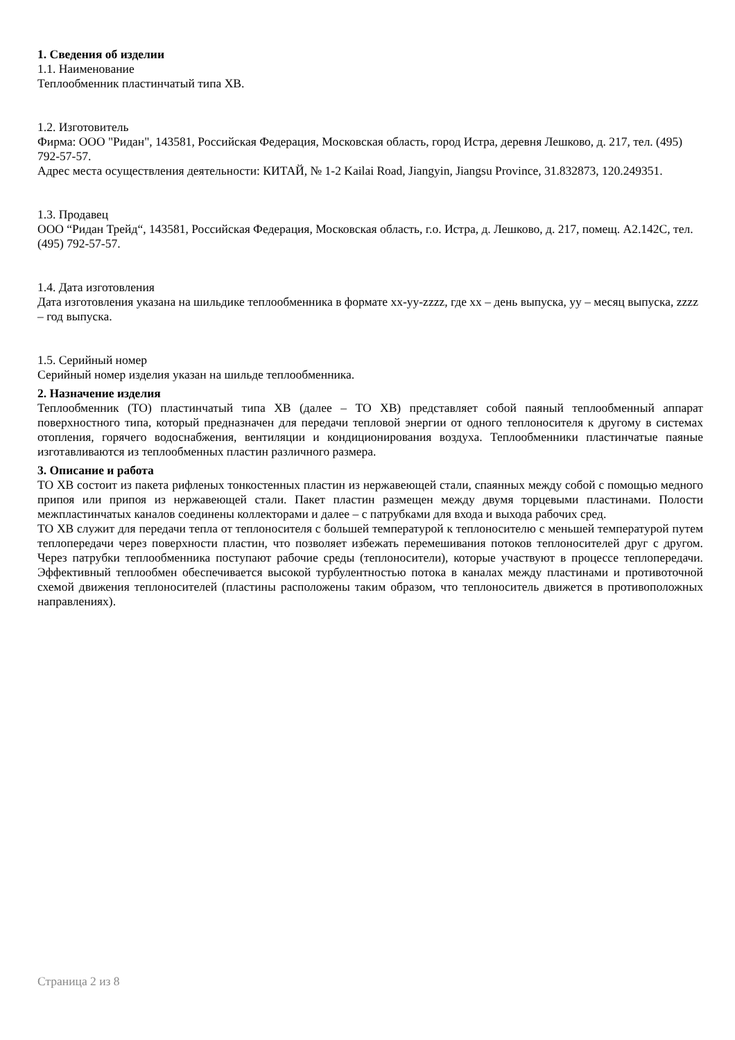1. Сведения об изделии
1.1. Наименование
Теплообменник пластинчатый типа XB.
1.2. Изготовитель
Фирма: ООО "Ридан", 143581, Российская Федерация, Московская область, город Истра, деревня Лешково, д. 217, тел. (495) 792-57-57.
Адрес места осуществления деятельности: КИТАЙ, № 1-2 Kailai Road, Jiangyin, Jiangsu Province, 31.832873, 120.249351.
1.3. Продавец
ООО “Ридан Трейд“, 143581, Российская Федерация, Московская область, г.о. Истра, д. Лешково, д. 217, помещ. А2.142С, тел. (495) 792-57-57.
1.4. Дата изготовления
Дата изготовления указана на шильдике теплообменника в формате xx-yy-zzzz, где xx – день выпуска, yy – месяц выпуска, zzzz – год выпуска.
1.5. Серийный номер
Серийный номер изделия указан на шильде теплообменника.
2. Назначение изделия
Теплообменник (ТО) пластинчатый типа XB (далее – ТО XB) представляет собой паяный теплообменный аппарат поверхностного типа, который предназначен для передачи тепловой энергии от одного теплоносителя к другому в системах отопления, горячего водоснабжения, вентиляции и кондиционирования воздуха. Теплообменники пластинчатые паяные изготавливаются из теплообменных пластин различного размера.
3. Описание и работа
ТО XB состоит из пакета рифленых тонкостенных пластин из нержавеющей стали, спаянных между собой с помощью медного припоя или припоя из нержавеющей стали. Пакет пластин размещен между двумя торцевыми пластинами. Полости межпластинчатых каналов соединены коллекторами и далее – с патрубками для входа и выхода рабочих сред.
ТО XB служит для передачи тепла от теплоносителя с большей температурой к теплоносителю с меньшей температурой путем теплопередачи через поверхности пластин, что позволяет избежать перемешивания потоков теплоносителей друг с другом. Через патрубки теплообменника поступают рабочие среды (теплоносители), которые участвуют в процессе теплопередачи. Эффективный теплообмен обеспечивается высокой турбулентностью потока в каналах между пластинами и противоточной схемой движения теплоносителей (пластины расположены таким образом, что теплоноситель движется в противоположных направлениях).
Страница 2 из 8